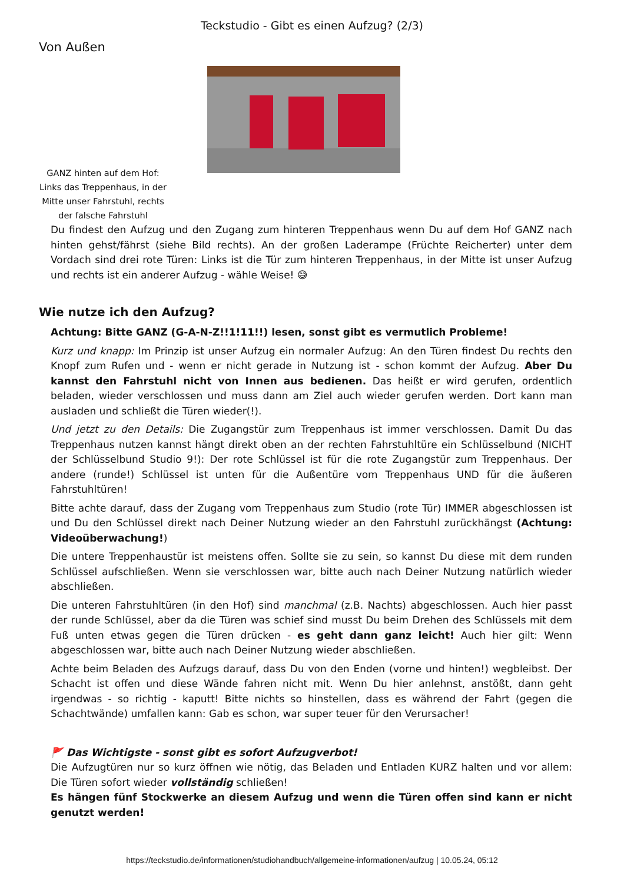Teckstudio - Gibt es einen Aufzug? (2/3)
Von Außen
GANZ hinten auf dem Hof: Links das Treppenhaus, in der Mitte unser Fahrstuhl, rechts der falsche Fahrstuhl
Du findest den Aufzug und den Zugang zum hinteren Treppenhaus wenn Du auf dem Hof GANZ nach hinten gehst/fährst (siehe Bild rechts). An der großen Laderampe (Früchte Reicherter) unter dem Vordach sind drei rote Türen: Links ist die Tür zum hinteren Treppenhaus, in der Mitte ist unser Aufzug und rechts ist ein anderer Aufzug - wähle Weise! 😅
Wie nutze ich den Aufzug?
Achtung: Bitte GANZ (G-A-N-Z!!1!11!!) lesen, sonst gibt es vermutlich Probleme!
Kurz und knapp: Im Prinzip ist unser Aufzug ein normaler Aufzug: An den Türen findest Du rechts den Knopf zum Rufen und - wenn er nicht gerade in Nutzung ist - schon kommt der Aufzug. Aber Du kannst den Fahrstuhl nicht von Innen aus bedienen. Das heißt er wird gerufen, ordentlich beladen, wieder verschlossen und muss dann am Ziel auch wieder gerufen werden. Dort kann man ausladen und schließt die Türen wieder(!).
Und jetzt zu den Details: Die Zugangstür zum Treppenhaus ist immer verschlossen. Damit Du das Treppenhaus nutzen kannst hängt direkt oben an der rechten Fahrstuhltüre ein Schlüsselbund (NICHT der Schlüsselbund Studio 9!): Der rote Schlüssel ist für die rote Zugangstür zum Treppenhaus. Der andere (runde!) Schlüssel ist unten für die Außentüre vom Treppenhaus UND für die äußeren Fahrstuhltüren!
Bitte achte darauf, dass der Zugang vom Treppenhaus zum Studio (rote Tür) IMMER abgeschlossen ist und Du den Schlüssel direkt nach Deiner Nutzung wieder an den Fahrstuhl zurückhängst (Achtung: Videoüberwachung!)
Die untere Treppenhaustür ist meistens offen. Sollte sie zu sein, so kannst Du diese mit dem runden Schlüssel aufschließen. Wenn sie verschlossen war, bitte auch nach Deiner Nutzung natürlich wieder abschließen.
Die unteren Fahrstuhltüren (in den Hof) sind manchmal (z.B. Nachts) abgeschlossen. Auch hier passt der runde Schlüssel, aber da die Türen was schief sind musst Du beim Drehen des Schlüssels mit dem Fuß unten etwas gegen die Türen drücken - es geht dann ganz leicht! Auch hier gilt: Wenn abgeschlossen war, bitte auch nach Deiner Nutzung wieder abschließen.
Achte beim Beladen des Aufzugs darauf, dass Du von den Enden (vorne und hinten!) wegbleibst. Der Schacht ist offen und diese Wände fahren nicht mit. Wenn Du hier anlehnst, anstößt, dann geht irgendwas - so richtig - kaputt! Bitte nichts so hinstellen, dass es während der Fahrt (gegen die Schachtwände) umfallen kann: Gab es schon, war super teuer für den Verursacher!
🚩 Das Wichtigste - sonst gibt es sofort Aufzugverbot!
Die Aufzugtüren nur so kurz öffnen wie nötig, das Beladen und Entladen KURZ halten und vor allem: Die Türen sofort wieder vollständig schließen!
Es hängen fünf Stockwerke an diesem Aufzug und wenn die Türen offen sind kann er nicht genutzt werden!
https://teckstudio.de/informationen/studiohandbuch/allgemeine-informationen/aufzug | 10.05.24, 05:12